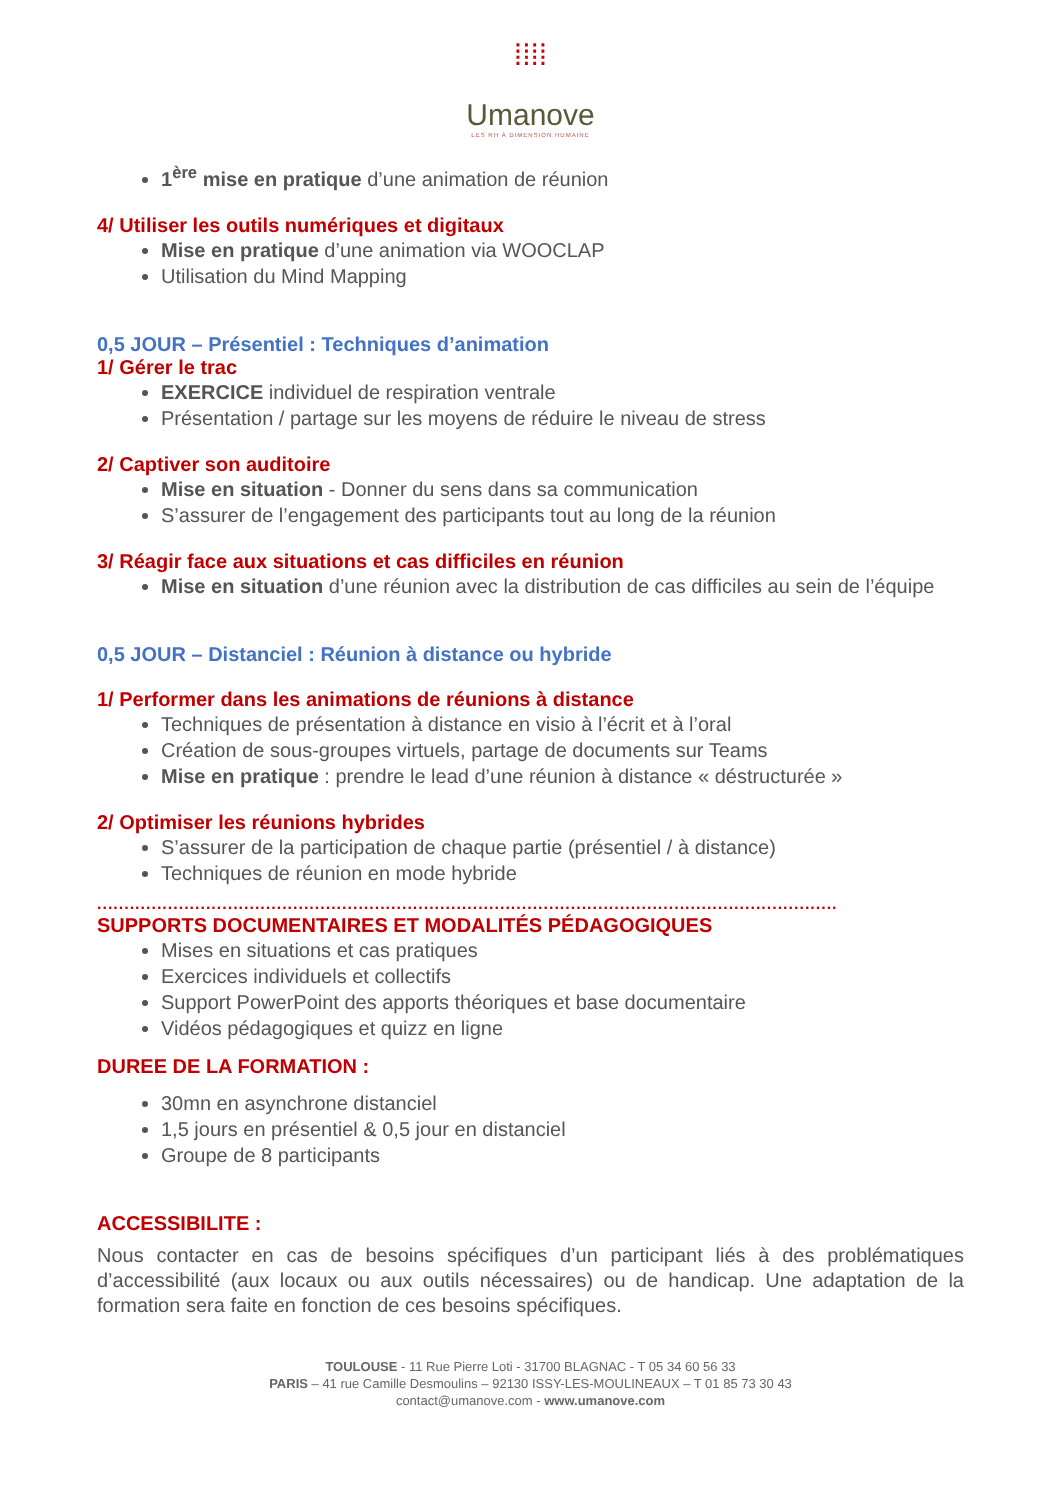⁞⁞⁞⁞
Umanove
LES RH À DIMENSION HUMAINE
1<sup>ère</sup> mise en pratique d’une animation de réunion
4/ Utiliser les outils numériques et digitaux
Mise en pratique d’une animation via WOOCLAP
Utilisation du Mind Mapping
0,5 JOUR – Présentiel : Techniques d’animation
1/ Gérer le trac
EXERCICE individuel de respiration ventrale
Présentation / partage sur les moyens de réduire le niveau de stress
2/ Captiver son auditoire
Mise en situation - Donner du sens dans sa communication
S’assurer de l’engagement des participants tout au long de la réunion
3/ Réagir face aux situations et cas difficiles en réunion
Mise en situation d’une réunion avec la distribution de cas difficiles au sein de l’équipe
0,5 JOUR – Distanciel : Réunion à distance ou hybride
1/ Performer dans les animations de réunions à distance
Techniques de présentation à distance en visio à l’écrit et à l’oral
Création de sous-groupes virtuels, partage de documents sur Teams
Mise en pratique : prendre le lead d’une réunion à distance « déstructurée »
2/ Optimiser les réunions hybrides
S’assurer de la participation de chaque partie (présentiel / à distance)
Techniques de réunion en mode hybride
........................................................................................................................................
SUPPORTS DOCUMENTAIRES ET MODALITÉS PÉDAGOGIQUES
Mises en situations et cas pratiques
Exercices individuels et collectifs
Support PowerPoint des apports théoriques et base documentaire
Vidéos pédagogiques et quizz en ligne
DUREE DE LA FORMATION :
30mn en asynchrone distanciel
1,5 jours en présentiel & 0,5 jour en distanciel
Groupe de 8 participants
ACCESSIBILITE :
Nous contacter en cas de besoins spécifiques d’un participant liés à des problématiques d’accessibilité (aux locaux ou aux outils nécessaires) ou de handicap. Une adaptation de la formation sera faite en fonction de ces besoins spécifiques.
TOULOUSE - 11 Rue Pierre Loti - 31700 BLAGNAC - T 05 34 60 56 33
PARIS – 41 rue Camille Desmoulins – 92130 ISSY-LES-MOULINEAUX – T 01 85 73 30 43
contact@umanove.com - www.umanove.com